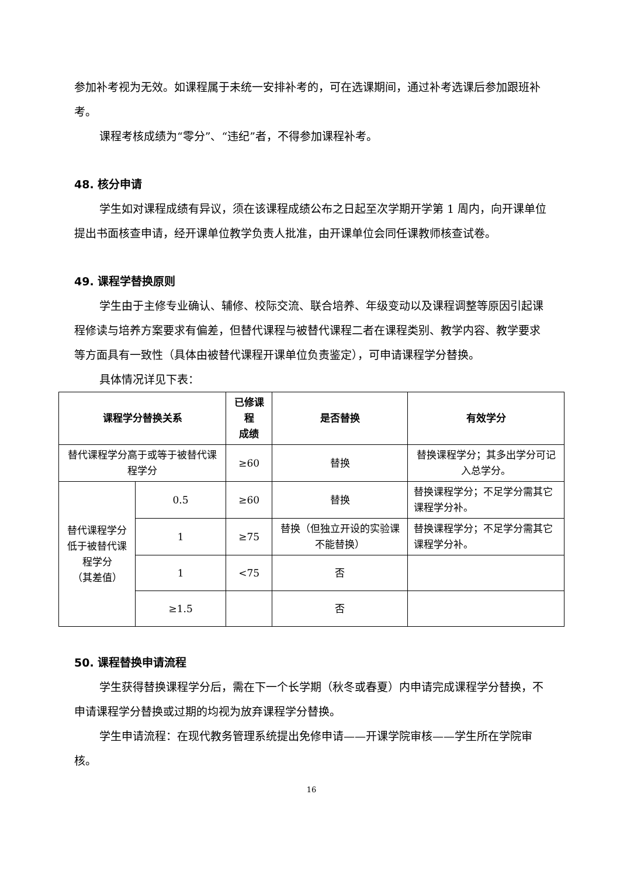参加补考视为无效。如课程属于未统一安排补考的，可在选课期间，通过补考选课后参加跟班补考。
课程考核成绩为“零分”、“违纪”者，不得参加课程补考。
48. 核分申请
学生如对课程成绩有异议，须在该课程成绩公布之日起至次学期开学第 1 周内，向开课单位提出书面核查申请，经开课单位教学负责人批准，由开课单位会同任课教师核查试卷。
49. 课程学替换原则
学生由于主修专业确认、辅修、校际交流、联合培养、年级变动以及课程调整等原因引起课程修读与培养方案要求有偏差，但替代课程与被替代课程二者在课程类别、教学内容、教学要求等方面具有一致性（具体由被替代课程开课单位负责鉴定），可申请课程学分替换。
具体情况详见下表：
| 课程学分替换关系 | | 已修课程 成绩 | 是否替换 | 有效学分 |
| --- | --- | --- | --- | --- |
| 替代课程学分高于或等于被替代课程学分 | | ≥60 | 替换 | 替换课程学分；其多出学分可记入总学分。 |
| 替代课程学分低于被替代课程学分 （其差值） | 0.5 | ≥60 | 替换 | 替换课程学分；不足学分需其它课程学分补。 |
| | 1 | ≥75 | 替换（但独立开设的实验课不能替换） | 替换课程学分；不足学分需其它课程学分补。 |
| | 1 | <75 | 否 | |
| | ≥1.5 | | 否 | |
50. 课程替换申请流程
学生获得替换课程学分后，需在下一个长学期（秋冬或春夏）内申请完成课程学分替换，不申请课程学分替换或过期的均视为放弃课程学分替换。
学生申请流程：在现代教务管理系统提出免修申请——开课学院审核——学生所在学院审核。
16